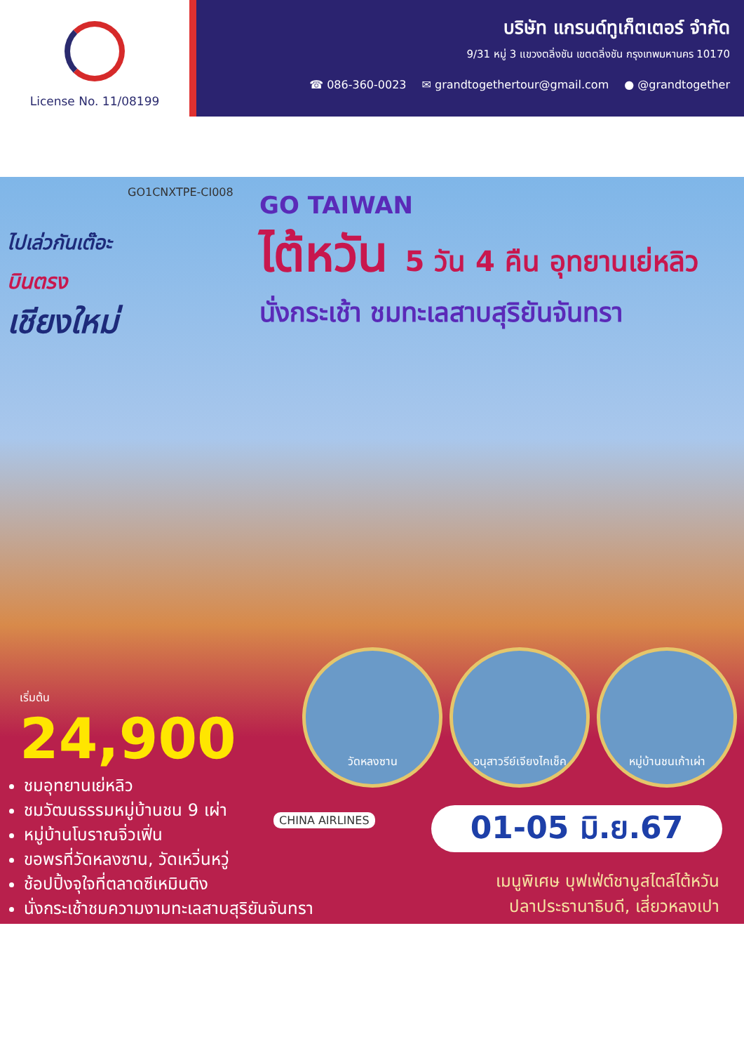License No. 11/08199
บริษัท แกรนด์ทูเก็ตเตอร์ จำกัด
9/31 หมู่ 3 แขวงตลิ่งชัน เขตตลิ่งชัน กรุงเทพมหานคร 10170
☎ 086-360-0023 ✉ grandtogethertour@gmail.com ● @grandtogether
GO1CNXTPE-CI008
ไปเล่วกันเต๊อะ
บินตรง
เชียงใหม่
GO TAIWAN
ไต้หวัน 5 วัน 4 คืน อุทยานเย่หลิว
นั่งกระเช้า ชมทะเลสาบสุริยันจันทรา
เริ่มต้น
24,900
ชมอุทยานเย่หลิว
ชมวัฒนธรรมหมู่บ้านชน 9 เผ่า
หมู่บ้านโบราณจิ่วเฟิ่น
ขอพรที่วัดหลงซาน, วัดเหวิ่นหวู่
ช้อปปิ้งจุใจที่ตลาดซีเหมินติง
นั่งกระเช้าชมความงามทะเลสาบสุริยันจันทรา
วัดหลงซาน อนุสาวรีย์เจียงไคเช็ค
หมู่บ้านชนเก้าเผ่า
CHINA AIRLINES 01-05 มิ.ย.67
เมนูพิเศษ บุฟเฟ่ต์ชาบูสไตล์ไต้หวัน
ปลาประธานาธิบดี, เสี่ยวหลงเปา